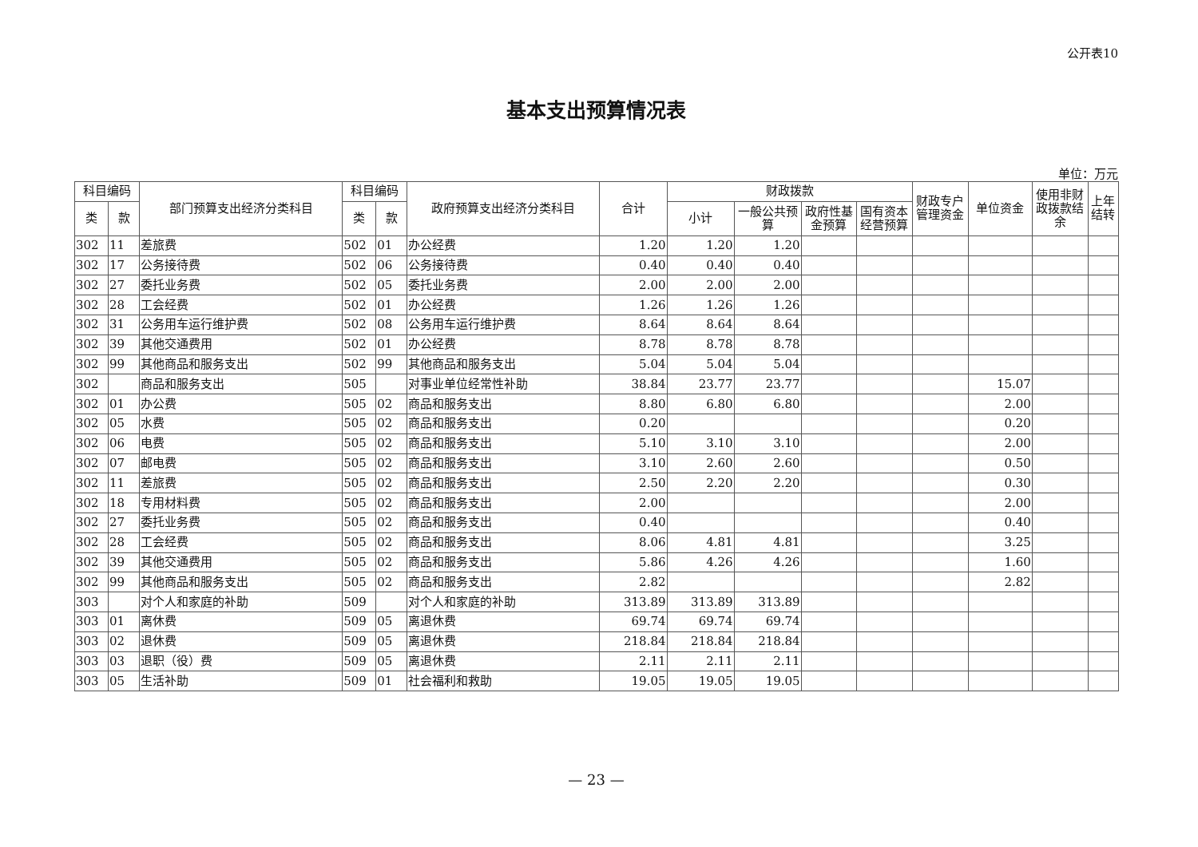公开表10
基本支出预算情况表
单位：万元
| 科目编码 | | 部门预算支出经济分类科目 | 科目编码 | | 政府预算支出经济分类科目 | 合计 | 财政拨款 | | | | 财政专户管理资金 | 单位资金 | 使用非财政拨款结余 | 上年结转 |
| --- | --- | --- | --- | --- | --- | --- | --- | --- | --- | --- | --- | --- | --- | --- |
| 类 | 款 | | 类 | 款 | | | 小计 | 一般公共预算 | 政府性基金预算 | 国有资本经营预算 | | | | |
| 302 | 11 | 差旅费 | 502 | 01 | 办公经费 | 1.20 | 1.20 | 1.20 | | | | | | |
| 302 | 17 | 公务接待费 | 502 | 06 | 公务接待费 | 0.40 | 0.40 | 0.40 | | | | | | |
| 302 | 27 | 委托业务费 | 502 | 05 | 委托业务费 | 2.00 | 2.00 | 2.00 | | | | | | |
| 302 | 28 | 工会经费 | 502 | 01 | 办公经费 | 1.26 | 1.26 | 1.26 | | | | | | |
| 302 | 31 | 公务用车运行维护费 | 502 | 08 | 公务用车运行维护费 | 8.64 | 8.64 | 8.64 | | | | | | |
| 302 | 39 | 其他交通费用 | 502 | 01 | 办公经费 | 8.78 | 8.78 | 8.78 | | | | | | |
| 302 | 99 | 其他商品和服务支出 | 502 | 99 | 其他商品和服务支出 | 5.04 | 5.04 | 5.04 | | | | | | |
| 302 | | 商品和服务支出 | 505 | | 对事业单位经常性补助 | 38.84 | 23.77 | 23.77 | | | | 15.07 | | |
| 302 | 01 | 办公费 | 505 | 02 | 商品和服务支出 | 8.80 | 6.80 | 6.80 | | | | 2.00 | | |
| 302 | 05 | 水费 | 505 | 02 | 商品和服务支出 | 0.20 | | | | | | 0.20 | | |
| 302 | 06 | 电费 | 505 | 02 | 商品和服务支出 | 5.10 | 3.10 | 3.10 | | | | 2.00 | | |
| 302 | 07 | 邮电费 | 505 | 02 | 商品和服务支出 | 3.10 | 2.60 | 2.60 | | | | 0.50 | | |
| 302 | 11 | 差旅费 | 505 | 02 | 商品和服务支出 | 2.50 | 2.20 | 2.20 | | | | 0.30 | | |
| 302 | 18 | 专用材料费 | 505 | 02 | 商品和服务支出 | 2.00 | | | | | | 2.00 | | |
| 302 | 27 | 委托业务费 | 505 | 02 | 商品和服务支出 | 0.40 | | | | | | 0.40 | | |
| 302 | 28 | 工会经费 | 505 | 02 | 商品和服务支出 | 8.06 | 4.81 | 4.81 | | | | 3.25 | | |
| 302 | 39 | 其他交通费用 | 505 | 02 | 商品和服务支出 | 5.86 | 4.26 | 4.26 | | | | 1.60 | | |
| 302 | 99 | 其他商品和服务支出 | 505 | 02 | 商品和服务支出 | 2.82 | | | | | | 2.82 | | |
| 303 | | 对个人和家庭的补助 | 509 | | 对个人和家庭的补助 | 313.89 | 313.89 | 313.89 | | | | | | |
| 303 | 01 | 离休费 | 509 | 05 | 离退休费 | 69.74 | 69.74 | 69.74 | | | | | | |
| 303 | 02 | 退休费 | 509 | 05 | 离退休费 | 218.84 | 218.84 | 218.84 | | | | | | |
| 303 | 03 | 退职（役）费 | 509 | 05 | 离退休费 | 2.11 | 2.11 | 2.11 | | | | | | |
| 303 | 05 | 生活补助 | 509 | 01 | 社会福利和救助 | 19.05 | 19.05 | 19.05 | | | | | | |
— 23 —